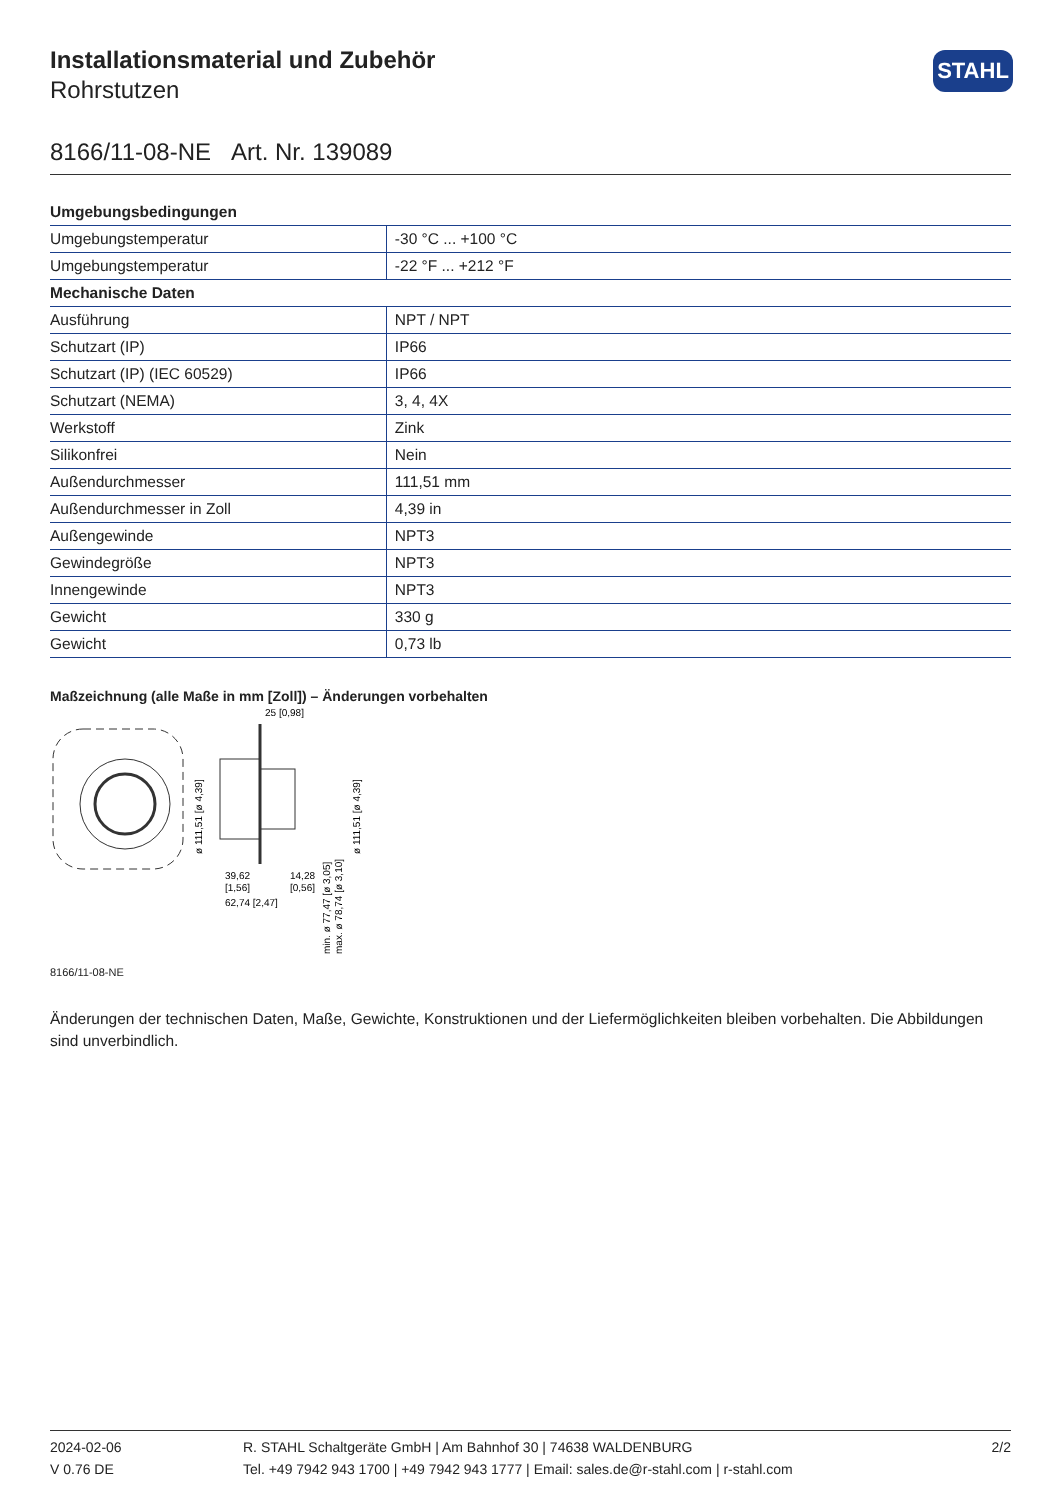Installationsmaterial und Zubehör
Rohrstutzen
STAHL
8166/11-08-NE Art. Nr. 139089
| Umgebungsbedingungen | |
| --- | --- |
| Umgebungstemperatur | -30 °C ... +100 °C |
| Umgebungstemperatur | -22 °F ... +212 °F |
| Mechanische Daten | |
| Ausführung | NPT / NPT |
| Schutzart (IP) | IP66 |
| Schutzart (IP) (IEC 60529) | IP66 |
| Schutzart (NEMA) | 3, 4, 4X |
| Werkstoff | Zink |
| Silikonfrei | Nein |
| Außendurchmesser | 111,51 mm |
| Außendurchmesser in Zoll | 4,39 in |
| Außengewinde | NPT3 |
| Gewindegröße | NPT3 |
| Innengewinde | NPT3 |
| Gewicht | 330 g |
| Gewicht | 0,73 lb |
Maßzeichnung (alle Maße in mm [Zoll]) – Änderungen vorbehalten
25 [0,98]
39,62
[1,56]
14,28
[0,56]
62,74 [2,47]
ø 111,51 [ø 4,39]
ø 111,51 [ø 4,39]
min. ø 77,47 [ø 3,05]
max. ø 78,74 [ø 3,10]
8166/11-08-NE
Änderungen der technischen Daten, Maße, Gewichte, Konstruktionen und der Liefermöglichkeiten bleiben vorbehalten. Die Abbildungen sind unverbindlich.
2024-02-06
V 0.76 DE
R. STAHL Schaltgeräte GmbH | Am Bahnhof 30 | 74638 WALDENBURG
Tel. +49 7942 943 1700 | +49 7942 943 1777 | Email: sales.de@r-stahl.com | r-stahl.com
2/2